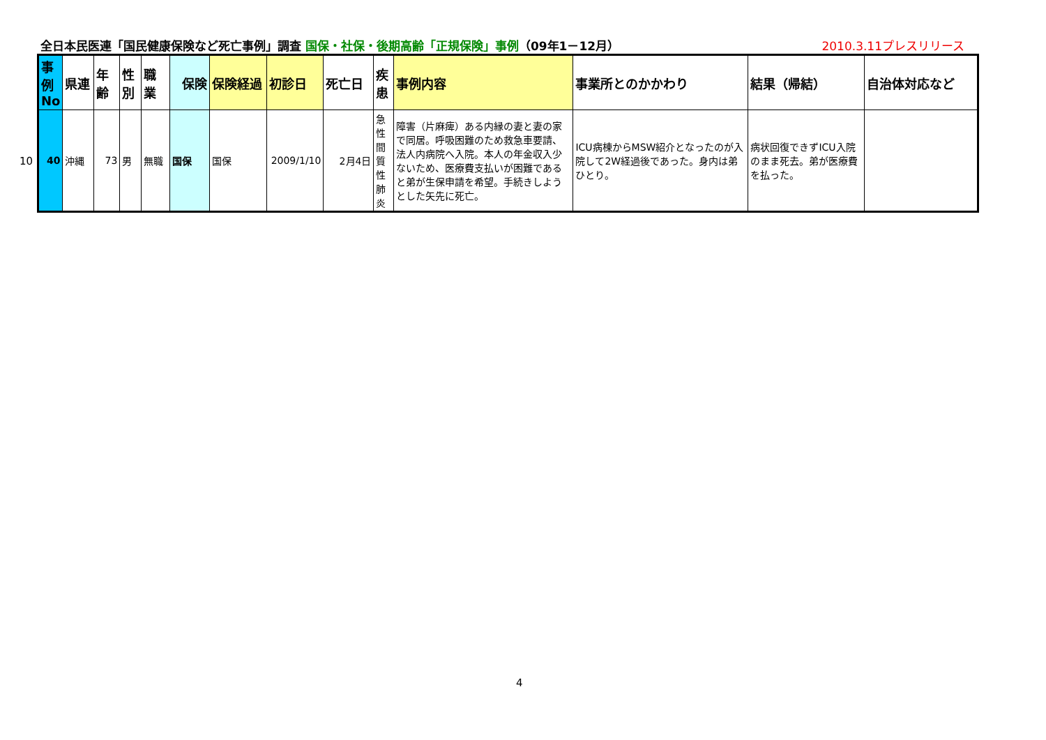全日本民医連「国民健康保険など死亡事例」調査 国保・社保・後期高齢「正規保険」事例（09年1－12月） 2010.3.11プレスリリース
10
| 事例No | 県連 | 年齢 | 性別 | 職業 | 保険 | 保険経過 | 初診日 | 死亡日 | 疾患 | 事例内容 | 事業所とのかかわり | 結果（帰結） | 自治体対応など |
| --- | --- | --- | --- | --- | --- | --- | --- | --- | --- | --- | --- | --- | --- |
| 40 | 沖縄 | 73 | 男 | 無職 | 国保 | 国保 | 2009/1/10 | 2月4日 | 急性間質性肺炎 | 障害（片麻痺）ある内縁の妻と妻の家で同居。呼吸困難のため救急車要請、法人内病院へ入院。本人の年金収入少ないため、医療費支払いが困難であると弟が生保申請を希望。手続きしようとした矢先に死亡。 | ICU病棟からMSW紹介となったのが入院して2W経過後であった。身内は弟ひとり。 | 病状回復できずICU入院のまま死去。弟が医療費を払った。 | |
4